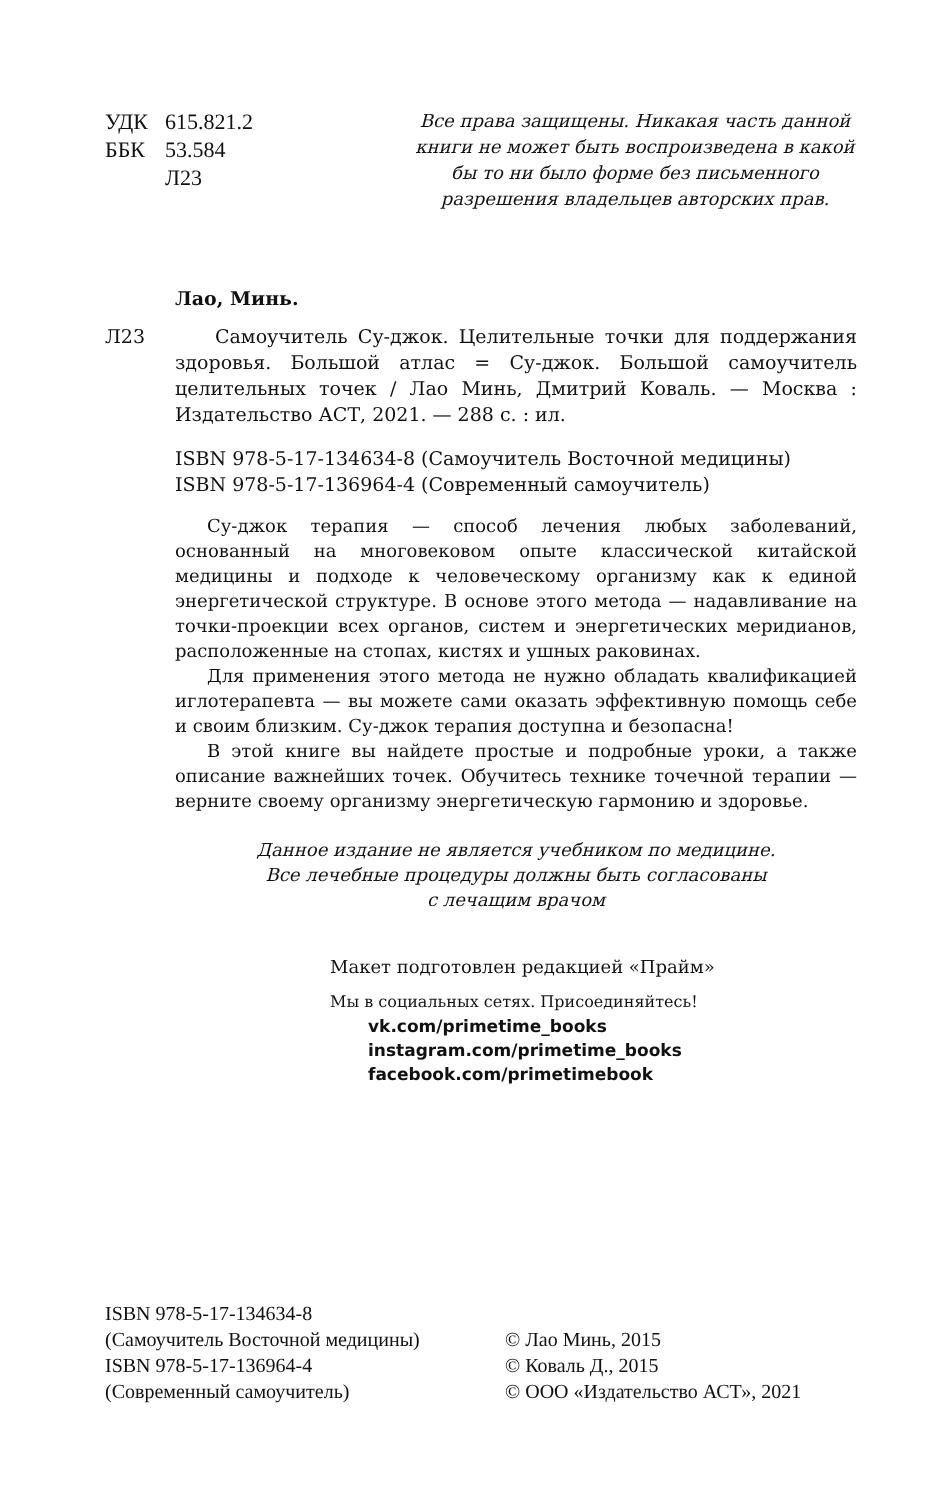УДК 615.821.2
ББК 53.584
Л23
Все права защищены. Никакая часть данной книги не может быть воспроизведена в какой бы то ни было форме без письменного разрешения владельцев авторских прав.
Лао, Минь.
Л23 Самоучитель Су-джок. Целительные точки для поддержания здоровья. Большой атлас = Су-джок. Большой самоучитель целительных точек / Лао Минь, Дмитрий Коваль. — Москва : Издательство АСТ, 2021. — 288 с. : ил.
ISBN 978-5-17-134634-8 (Самоучитель Восточной медицины)
ISBN 978-5-17-136964-4 (Современный самоучитель)
Су-джок терапия — способ лечения любых заболеваний, основанный на многовековом опыте классической китайской медицины и подходе к человеческому организму как к единой энергетической структуре. В основе этого метода — надавливание на точки-проекции всех органов, систем и энергетических меридианов, расположенные на стопах, кистях и ушных раковинах.
Для применения этого метода не нужно обладать квалификацией иглотерапевта — вы можете сами оказать эффективную помощь себе и своим близким. Су-джок терапия доступна и безопасна!
В этой книге вы найдете простые и подробные уроки, а также описание важнейших точек. Обучитесь технике точечной терапии — верните своему организму энергетическую гармонию и здоровье.
Данное издание не является учебником по медицине.
Все лечебные процедуры должны быть согласованы
с лечащим врачом
Макет подготовлен редакцией «Прайм»
Мы в социальных сетях. Присоединяйтесь!
vk.com/primetime_books
instagram.com/primetime_books
facebook.com/primetimebook
ISBN 978-5-17-134634-8
(Самоучитель Восточной медицины)
ISBN 978-5-17-136964-4
(Современный самоучитель)
© Лао Минь, 2015
© Коваль Д., 2015
© ООО «Издательство АСТ», 2021